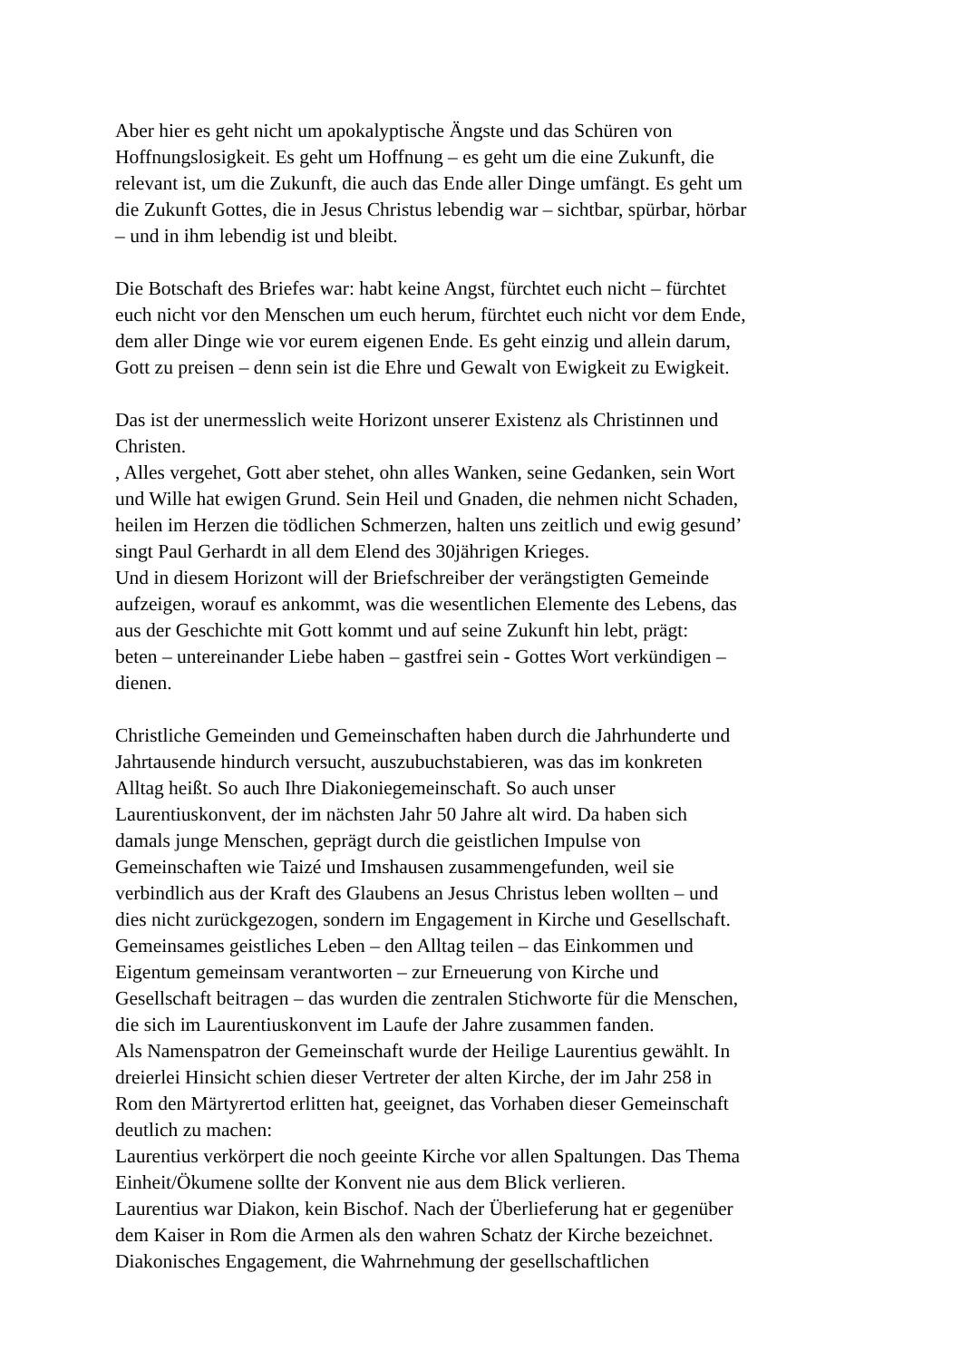Aber hier es geht nicht um apokalyptische Ängste und das Schüren von
Hoffnungslosigkeit. Es geht um Hoffnung – es geht um die eine Zukunft, die
relevant ist, um die Zukunft, die auch das Ende aller Dinge umfängt. Es geht um
die Zukunft Gottes, die in Jesus Christus lebendig war – sichtbar, spürbar, hörbar
– und in ihm lebendig ist und bleibt.
Die Botschaft des Briefes war: habt keine Angst, fürchtet euch nicht – fürchtet
euch nicht vor den Menschen um euch herum, fürchtet euch nicht vor dem Ende,
dem aller Dinge wie vor eurem eigenen Ende. Es geht einzig und allein darum,
Gott zu preisen – denn sein ist die Ehre und Gewalt von Ewigkeit zu Ewigkeit.
Das ist der unermesslich weite Horizont unserer Existenz als Christinnen und
Christen.
, Alles vergehet, Gott aber stehet, ohn alles Wanken, seine Gedanken, sein Wort
und Wille hat ewigen Grund. Sein Heil und Gnaden, die nehmen nicht Schaden,
heilen im Herzen die tödlichen Schmerzen, halten uns zeitlich und ewig gesund’
singt Paul Gerhardt in all dem Elend des 30jährigen Krieges.
Und in diesem Horizont will der Briefschreiber der verängstigten Gemeinde
aufzeigen, worauf es ankommt, was die wesentlichen Elemente des Lebens, das
aus der Geschichte mit Gott kommt und auf seine Zukunft hin lebt, prägt:
beten – untereinander Liebe haben – gastfrei sein - Gottes Wort verkündigen –
dienen.
Christliche Gemeinden und Gemeinschaften haben durch die Jahrhunderte und
Jahrtausende hindurch versucht, auszubuchstabieren, was das im konkreten
Alltag heißt. So auch Ihre Diakoniegemeinschaft. So auch unser
Laurentiuskonvent, der im nächsten Jahr 50 Jahre alt wird. Da haben sich
damals junge Menschen, geprägt durch die geistlichen Impulse von
Gemeinschaften wie Taizé und Imshausen zusammengefunden, weil sie
verbindlich aus der Kraft des Glaubens an Jesus Christus leben wollten – und
dies nicht zurückgezogen, sondern im Engagement in Kirche und Gesellschaft.
Gemeinsames geistliches Leben – den Alltag teilen – das Einkommen und
Eigentum gemeinsam verantworten – zur Erneuerung von Kirche und
Gesellschaft beitragen – das wurden die zentralen Stichworte für die Menschen,
die sich im Laurentiuskonvent im Laufe der Jahre zusammen fanden.
Als Namenspatron der Gemeinschaft wurde der Heilige Laurentius gewählt. In
dreierlei Hinsicht schien dieser Vertreter der alten Kirche, der im Jahr 258 in
Rom den Märtyrertod erlitten hat, geeignet, das Vorhaben dieser Gemeinschaft
deutlich zu machen:
Laurentius verkörpert die noch geeinte Kirche vor allen Spaltungen. Das Thema
Einheit/Ökumene sollte der Konvent nie aus dem Blick verlieren.
Laurentius war Diakon, kein Bischof. Nach der Überlieferung hat er gegenüber
dem Kaiser in Rom die Armen als den wahren Schatz der Kirche bezeichnet.
Diakonisches Engagement, die Wahrnehmung der gesellschaftlichen